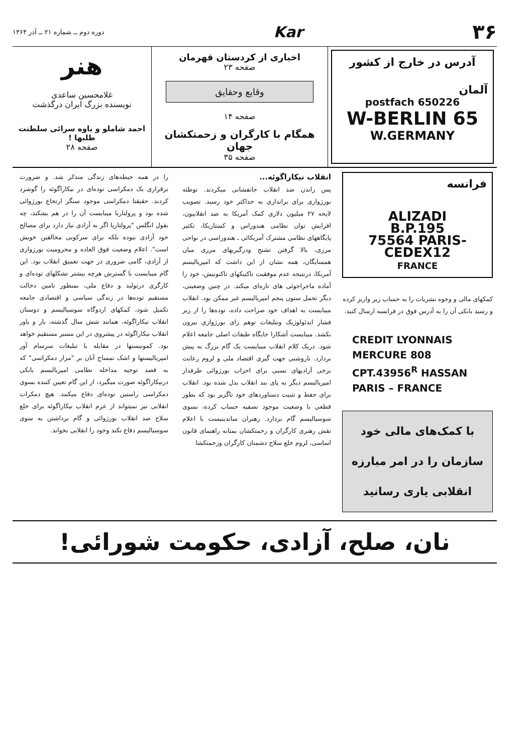۳۶
Kar
دوره دوم ــ شماره ۲۱ ــ آذر ۱۳۶۴
آدرس در خارج از کشور
آلمان
postfach 650226
W-BERLIN 65
W.GERMANY
اخباری از کردستان قهرمان
صفحه ۲۳
وقایع وحقایق
صفحه ۱۴
همگام با کارگران و زحمتکشان جهان
صفحه ۳۵
هنر
غلامحسین ساعدی
نویسنده بزرگ ایران درگذشت
احمد شاملو و یاوه سرائی سلطنت طلبها !
صفحه ۲۸
فرانسه
ALIZADI
B.P.195
75564 PARIS-CEDEX12
FRANCE
کمکهای مالی و وجوه نشریات را به حساب زیر واریز کرده و رسید بانکی آن را به آدرس فوق در فرانسه ارسال کنید.
CREDIT LYONNAIS
MERCURE 808
CPT.43956<sup>R</sup> HASSAN
PARIS – FRANCE
با کمک‌های مالی خود سازمان را در امر مبارزه انقلابی یاری رسانید
انقلاب نیکاراگوئه...
پس راندن ضد انقلاب جانفشانی میکردند. توطئه بورژوازی برای براندازی به حداکثر خود رسید. تصویب لایحه ۲۷ میلیون دلاری کمک آمریکا به ضد انقلابیون، افزایش توان نظامی هندوراس و کستاریکا، تکثیر پایگاههای نظامی مشترک آمریکائی ـ هندوراسی در نواحی مرزی، بالا گرفتن تشنج ودرگیریهای مرزی میان همسایگان، همه نشان از این داشت که امپریالیسم آمریکا، درنتیجه عدم موفقیت تاکتیکهای تاکنونیش، خود را آماده ماجراجوئی های تازه‌ای میکند. در چنین وضعیتی، دیگر تحمل ستون پنجم امپریالیسم غیر ممکن بود. انقلاب میبایست به اهداف خود صراحت داده، توده‌ها را از زیر فشار ایدئولوژیک وتبلیغات توهم زای بورژوازی بیرون بکشد. میبایست آشکارا جایگاه طبقات اصلی جامعه اعلام شود. دریک کلام انقلاب میبایست یک گام بزرگ به پیش بردارد. ناروشنی جهت گیری اقتصاد ملی و لزوم رعایت برخی آزادیهای نسبی برای احزاب بورژوائی طرفدار امپریالیسم دیگر به پای بند انقلاب بدل شده بود. انقلاب برای حفظ و تثبیت دستاوردهای خود ناگزیر بود که بطور قطعی با وضعیت موجود تصفیه حساب کرده، بسوی سوسیالیسم گام بردارد. رهبران ساندینیست با اعلام نقش رهبری کارگران و زحمتکشان بمثابه راهنمای قانون اساسی، لزوم خلع سلاح دشمنان کارگران وزحمتکشا
را در همه حیطه‌های زندگی متذکر شد. و ضرورت برقراری یک دمکراسی توده‌ای در نیکاراگوئه را گوشزد کردند. حقیقتا دمکراسی موجود سنگر ارتجاع بورژوائی شده بود و پرولتاریا میبایست آن را در هم بشکند، چه بقول انگلس "پرولتاریا اگر به آزادی نیاز دارد برای مصالح خود آزادی نبوده بلکه برای سرکوبی مخالفین خویش است". اعلام وضعیت فوق العاده و محرومیت بورژوازی از آزادی، گامی ضروری در جهت تعمیق انقلاب بود. این گام میبایست با گسترش هرچه بیشتر تشکلهای توده‌ای و کارگری درتولید و دفاع ملی، بمنظور تامین دخالت مستقیم توده‌ها در زندگی سیاسی و اقتصادی جامعه تکمیل شود، کمکهای اردوگاه سوسیالیسم و دوستان انقلاب نیکاراگوئه، همانند شش سال گذشته، یار و یاور انقلاب نیکاراگوئه در پیشروی در این مسیر مستقیم خواهد بود. کمونیستها در مقابله با تبلیغات سرسام آور امپریالیستها و اشک تمساح آنان بر "مزار دمکراسی" که به قصد توجیه مداخله نظامی امپریالیسم یانکی درنیکاراگوئه صورت میگیرد، از این گام تعیین کننده بسوی دمکراسی راستین توده‌ای دفاع میکنند. هیچ دمکرات انقلابی نیز نمیتواند از عزم انقلاب نیکاراگوئه برای خلع سلاح ضد انقلاب بورژوائی و گام برداشتن به سوی سوسیالیسم دفاع نکند وخود را انقلابی بخواند.
نان، صلح، آزادی، حکومت شورائی!